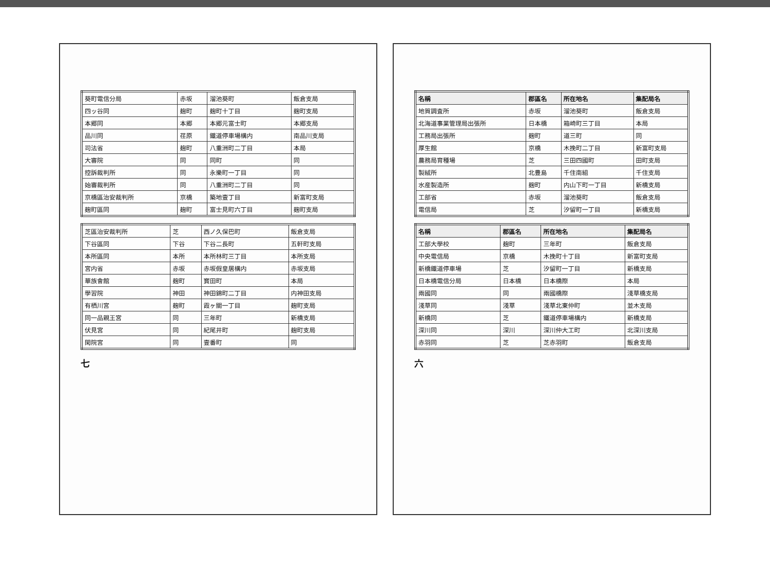| 名稱 | 郡區名 | 所在地名 | 集配局名 |
| --- | --- | --- | --- |
| 地質調査所 | 赤坂 | 溜池葵町 | 飯倉支局 |
| 北海道事業管理局出張所 | 日本橋 | 箱崎町三丁目 | 本局 |
| 工務局出張所 | 麹町 | 道三町 | 同 |
| 厚生館 | 京橋 | 木挽町二丁目 | 新富町支局 |
| 農務局育種場 | 芝 | 三田四國町 | 田町支局 |
| 製絨所 | 北豊島 | 千住南組 | 千住支局 |
| 水産製造所 | 麹町 | 内山下町一丁目 | 新橋支局 |
| 工部省 | 赤坂 | 溜池葵町 | 飯倉支局 |
| 電信局 | 芝 | 汐留町一丁目 | 新橋支局 |
| 名稱 | 郡區名 | 所在地名 | 集配局名 |
| --- | --- | --- | --- |
| 工部大學校 | 麹町 | 三年町 | 飯倉支局 |
| 中央電信局 | 京橋 | 木挽町十丁目 | 新富町支局 |
| 新橋鐵道停車場 | 芝 | 汐留町一丁目 | 新橋支局 |
| 日本橋電信分局 | 日本橋 | 日本橋際 | 本局 |
| 兩國同 | 同 | 兩國橋際 | 淺草橋支局 |
| 淺草同 | 淺草 | 淺草北東仲町 | 並木支局 |
| 新橋同 | 芝 | 鐵道停車場構内 | 新橋支局 |
| 深川同 | 深川 | 深川仲大工町 | 北深川支局 |
| 赤羽同 | 芝 | 芝赤羽町 | 飯倉支局 |
六
| 葵町電信分局 | 赤坂 | 溜池葵町 | 飯倉支局 |
| 四ッ谷同 | 麹町 | 麹町十丁目 | 麹町支局 |
| 本郷同 | 本郷 | 本郷元富士町 | 本郷支局 |
| 品川同 | 荏原 | 鐵道停車場構内 | 南品川支局 |
| 司法省 | 麹町 | 八重洲町二丁目 | 本局 |
| 大審院 | 同 | 同町 | 同 |
| 控訴裁判所 | 同 | 永樂町一丁目 | 同 |
| 始審裁判所 | 同 | 八重洲町二丁目 | 同 |
| 京橋區治安裁判所 | 京橋 | 築地壹丁目 | 新富町支局 |
| 麹町區同 | 麹町 | 富士見町六丁目 | 麹町支局 |
| 芝區治安裁判所 | 芝 | 西ノ久保巴町 | 飯倉支局 |
| 下谷區同 | 下谷 | 下谷二長町 | 五軒町支局 |
| 本所區同 | 本所 | 本所林町三丁目 | 本所支局 |
| 宮内省 | 赤坂 | 赤坂假皇居構内 | 赤坂支局 |
| 華族會館 | 麹町 | 寳田町 | 本局 |
| 學習院 | 神田 | 神田錦町二丁目 | 内神田支局 |
| 有栖川宮 | 麹町 | 霞ヶ關一丁目 | 麹町支局 |
| 同一品親王宮 | 同 | 三年町 | 新橋支局 |
| 伏見宮 | 同 | 紀尾井町 | 麹町支局 |
| 閑院宮 | 同 | 壹番町 | 同 |
七